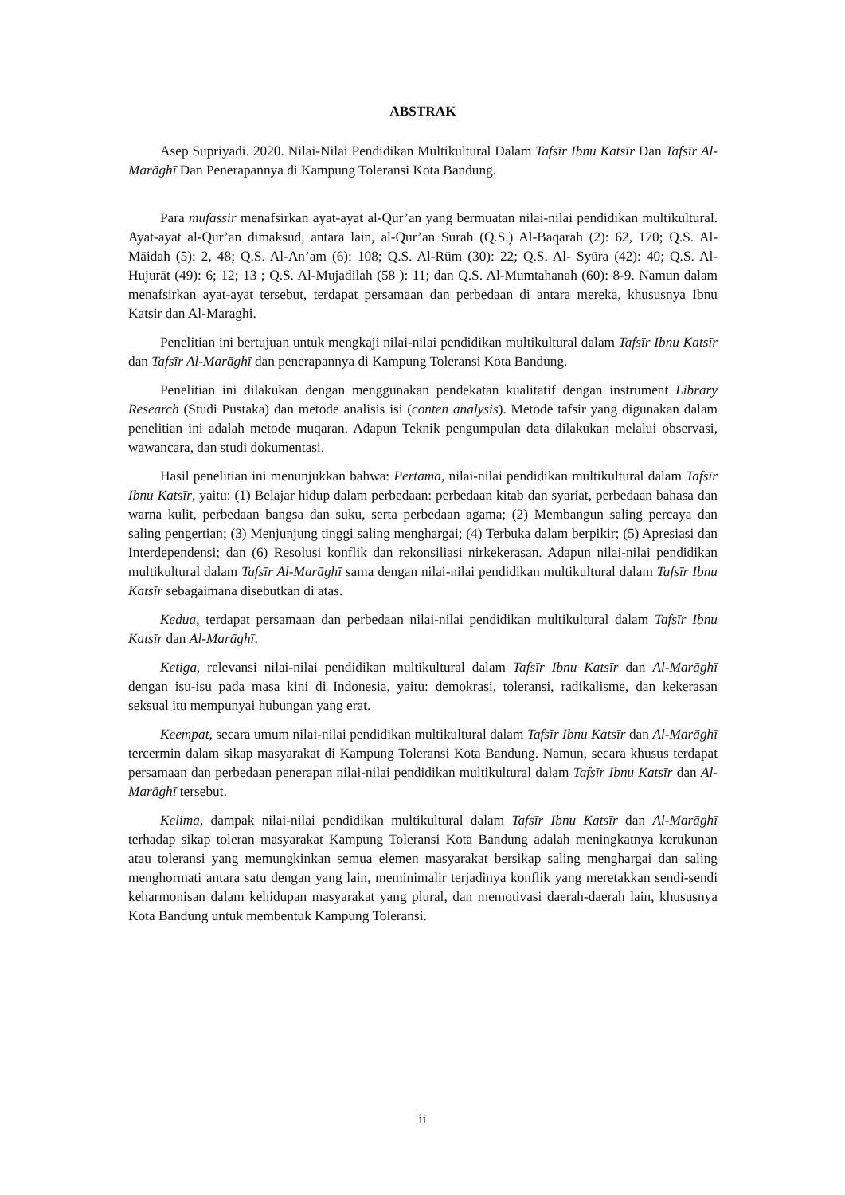ABSTRAK
Asep Supriyadi. 2020. Nilai-Nilai Pendidikan Multikultural Dalam Tafsīr Ibnu Katsīr Dan Tafsīr Al-Marāghī Dan Penerapannya di Kampung Toleransi Kota Bandung.
Para mufassir menafsirkan ayat-ayat al-Qur’an yang bermuatan nilai-nilai pendidikan multikultural. Ayat-ayat al-Qur’an dimaksud, antara lain, al-Qur’an Surah (Q.S.) Al-Baqarah (2): 62, 170; Q.S. Al-Māidah (5): 2, 48; Q.S. Al-An’am (6): 108; Q.S. Al-Rūm (30): 22; Q.S. Al- Syūra (42): 40; Q.S. Al-Hujurāt (49): 6; 12; 13 ; Q.S. Al-Mujadilah (58 ): 11; dan Q.S. Al-Mumtahanah (60): 8-9. Namun dalam menafsirkan ayat-ayat tersebut, terdapat persamaan dan perbedaan di antara mereka, khususnya Ibnu Katsir dan Al-Maraghi.
Penelitian ini bertujuan untuk mengkaji nilai-nilai pendidikan multikultural dalam Tafsīr Ibnu Katsīr dan Tafsīr Al-Marāghī dan penerapannya di Kampung Toleransi Kota Bandung.
Penelitian ini dilakukan dengan menggunakan pendekatan kualitatif dengan instrument Library Research (Studi Pustaka) dan metode analisis isi (conten analysis). Metode tafsir yang digunakan dalam penelitian ini adalah metode muqaran. Adapun Teknik pengumpulan data dilakukan melalui observasi, wawancara, dan studi dokumentasi.
Hasil penelitian ini menunjukkan bahwa: Pertama, nilai-nilai pendidikan multikultural dalam Tafsīr Ibnu Katsīr, yaitu: (1) Belajar hidup dalam perbedaan: perbedaan kitab dan syariat, perbedaan bahasa dan warna kulit, perbedaan bangsa dan suku, serta perbedaan agama; (2) Membangun saling percaya dan saling pengertian; (3) Menjunjung tinggi saling menghargai; (4) Terbuka dalam berpikir; (5) Apresiasi dan Interdependensi; dan (6) Resolusi konflik dan rekonsiliasi nirkekerasan. Adapun nilai-nilai pendidikan multikultural dalam Tafsīr Al-Marāghī sama dengan nilai-nilai pendidikan multikultural dalam Tafsīr Ibnu Katsīr sebagaimana disebutkan di atas.
Kedua, terdapat persamaan dan perbedaan nilai-nilai pendidikan multikultural dalam Tafsīr Ibnu Katsīr dan Al-Marāghī.
Ketiga, relevansi nilai-nilai pendidikan multikultural dalam Tafsīr Ibnu Katsīr dan Al-Marāghī dengan isu-isu pada masa kini di Indonesia, yaitu: demokrasi, toleransi, radikalisme, dan kekerasan seksual itu mempunyai hubungan yang erat.
Keempat, secara umum nilai-nilai pendidikan multikultural dalam Tafsīr Ibnu Katsīr dan Al-Marāghī tercermin dalam sikap masyarakat di Kampung Toleransi Kota Bandung. Namun, secara khusus terdapat persamaan dan perbedaan penerapan nilai-nilai pendidikan multikultural dalam Tafsīr Ibnu Katsīr dan Al-Marāghī tersebut.
Kelima, dampak nilai-nilai pendidikan multikultural dalam Tafsīr Ibnu Katsīr dan Al-Marāghī terhadap sikap toleran masyarakat Kampung Toleransi Kota Bandung adalah meningkatnya kerukunan atau toleransi yang memungkinkan semua elemen masyarakat bersikap saling menghargai dan saling menghormati antara satu dengan yang lain, meminimalir terjadinya konflik yang meretakkan sendi-sendi keharmonisan dalam kehidupan masyarakat yang plural, dan memotivasi daerah-daerah lain, khususnya Kota Bandung untuk membentuk Kampung Toleransi.
ii